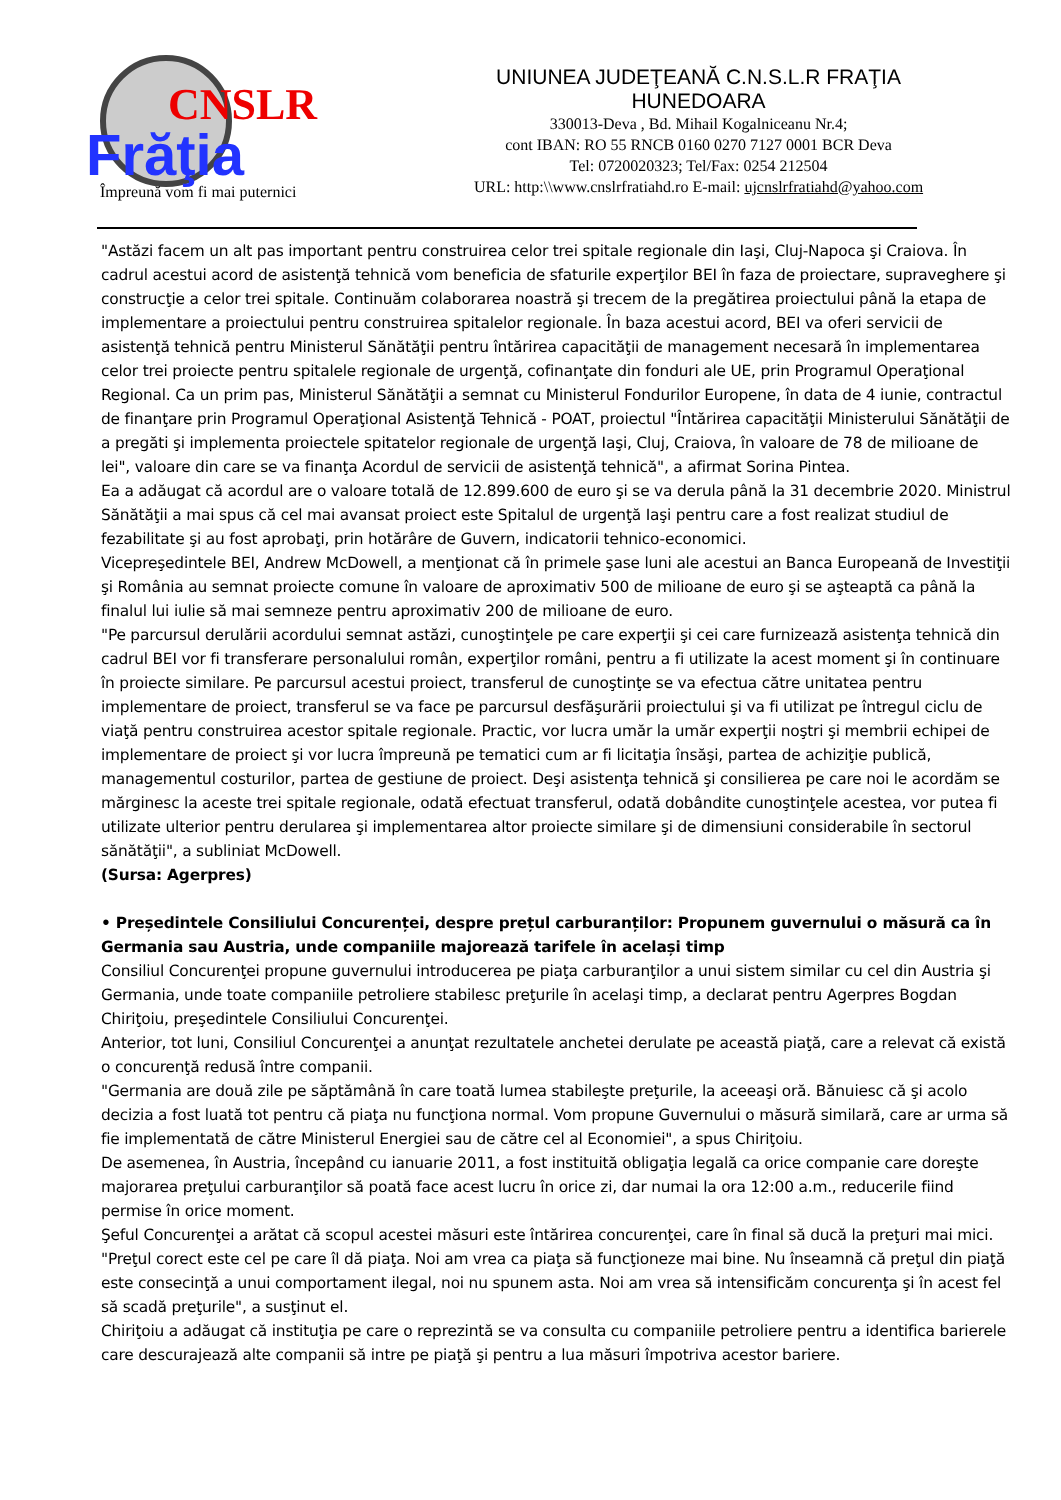CNSLR
Frăţia
Împreună vom fi mai puternici
UNIUNEA JUDEŢEANĂ C.N.S.L.R FRAŢIA
HUNEDOARA
330013-Deva , Bd. Mihail Kogalniceanu Nr.4;
cont IBAN: RO 55 RNCB 0160 0270 7127 0001 BCR Deva
Tel: 0720020323; Tel/Fax: 0254 212504
URL: http:\\www.cnslrfratiahd.ro E-mail: ujcnslrfratiahd@yahoo.com
"Astăzi facem un alt pas important pentru construirea celor trei spitale regionale din Iaşi, Cluj-Napoca şi Craiova. În cadrul acestui acord de asistenţă tehnică vom beneficia de sfaturile experţilor BEI în faza de proiectare, supraveghere şi construcţie a celor trei spitale. Continuăm colaborarea noastră şi trecem de la pregătirea proiectului până la etapa de implementare a proiectului pentru construirea spitalelor regionale. În baza acestui acord, BEI va oferi servicii de asistenţă tehnică pentru Ministerul Sănătăţii pentru întărirea capacităţii de management necesară în implementarea celor trei proiecte pentru spitalele regionale de urgenţă, cofinanţate din fonduri ale UE, prin Programul Operaţional Regional. Ca un prim pas, Ministerul Sănătăţii a semnat cu Ministerul Fondurilor Europene, în data de 4 iunie, contractul de finanţare prin Programul Operaţional Asistenţă Tehnică - POAT, proiectul "Întărirea capacităţii Ministerului Sănătăţii de a pregăti şi implementa proiectele spitatelor regionale de urgenţă Iaşi, Cluj, Craiova, în valoare de 78 de milioane de lei", valoare din care se va finanţa Acordul de servicii de asistenţă tehnică", a afirmat Sorina Pintea.
Ea a adăugat că acordul are o valoare totală de 12.899.600 de euro şi se va derula până la 31 decembrie 2020. Ministrul Sănătăţii a mai spus că cel mai avansat proiect este Spitalul de urgenţă Iaşi pentru care a fost realizat studiul de fezabilitate şi au fost aprobaţi, prin hotărâre de Guvern, indicatorii tehnico-economici.
Vicepreşedintele BEI, Andrew McDowell, a menţionat că în primele şase luni ale acestui an Banca Europeană de Investiţii şi România au semnat proiecte comune în valoare de aproximativ 500 de milioane de euro şi se aşteaptă ca până la finalul lui iulie să mai semneze pentru aproximativ 200 de milioane de euro.
"Pe parcursul derulării acordului semnat astăzi, cunoştinţele pe care experţii şi cei care furnizează asistenţa tehnică din cadrul BEI vor fi transferare personalului român, experţilor români, pentru a fi utilizate la acest moment şi în continuare în proiecte similare. Pe parcursul acestui proiect, transferul de cunoştinţe se va efectua către unitatea pentru implementare de proiect, transferul se va face pe parcursul desfăşurării proiectului şi va fi utilizat pe întregul ciclu de viaţă pentru construirea acestor spitale regionale. Practic, vor lucra umăr la umăr experţii noştri şi membrii echipei de implementare de proiect şi vor lucra împreună pe tematici cum ar fi licitaţia însăşi, partea de achiziţie publică, managementul costurilor, partea de gestiune de proiect. Deşi asistenţa tehnică şi consilierea pe care noi le acordăm se mărginesc la aceste trei spitale regionale, odată efectuat transferul, odată dobândite cunoştinţele acestea, vor putea fi utilizate ulterior pentru derularea şi implementarea altor proiecte similare şi de dimensiuni considerabile în sectorul sănătăţii", a subliniat McDowell.
(Sursa: Agerpres)
• Președintele Consiliului Concurenței, despre prețul carburanților: Propunem guvernului o măsură ca în Germania sau Austria, unde companiile majorează tarifele în același timp
Consiliul Concurenţei propune guvernului introducerea pe piaţa carburanţilor a unui sistem similar cu cel din Austria şi Germania, unde toate companiile petroliere stabilesc preţurile în acelaşi timp, a declarat pentru Agerpres Bogdan Chiriţoiu, preşedintele Consiliului Concurenţei.
Anterior, tot luni, Consiliul Concurenţei a anunţat rezultatele anchetei derulate pe această piaţă, care a relevat că există o concurenţă redusă între companii.
"Germania are două zile pe săptămână în care toată lumea stabileşte preţurile, la aceeaşi oră. Bănuiesc că şi acolo decizia a fost luată tot pentru că piaţa nu funcţiona normal. Vom propune Guvernului o măsură similară, care ar urma să fie implementată de către Ministerul Energiei sau de către cel al Economiei", a spus Chiriţoiu.
De asemenea, în Austria, începând cu ianuarie 2011, a fost instituită obligaţia legală ca orice companie care doreşte majorarea preţului carburanţilor să poată face acest lucru în orice zi, dar numai la ora 12:00 a.m., reducerile fiind permise în orice moment.
Şeful Concurenţei a arătat că scopul acestei măsuri este întărirea concurenţei, care în final să ducă la preţuri mai mici.
"Preţul corect este cel pe care îl dă piaţa. Noi am vrea ca piaţa să funcţioneze mai bine. Nu înseamnă că preţul din piaţă este consecinţă a unui comportament ilegal, noi nu spunem asta. Noi am vrea să intensificăm concurenţa şi în acest fel să scadă preţurile", a susţinut el.
Chiriţoiu a adăugat că instituţia pe care o reprezintă se va consulta cu companiile petroliere pentru a identifica barierele care descurajează alte companii să intre pe piaţă şi pentru a lua măsuri împotriva acestor bariere.